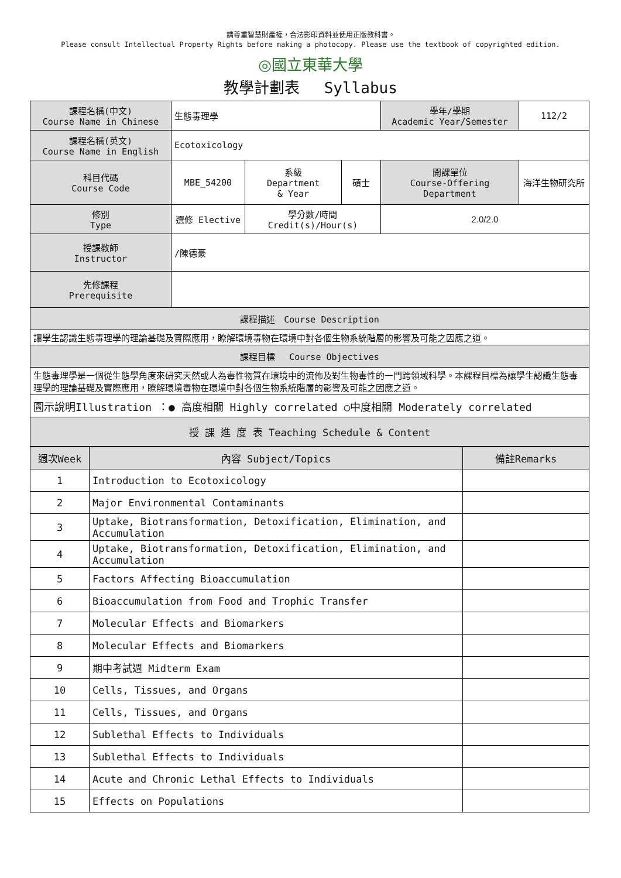請尊重智慧財產權，合法影印資料並使用正版教科書。
Please consult Intellectual Property Rights before making a photocopy. Please use the textbook of copyrighted edition.
◎國立東華大學
教學計劃表　 Syllabus
| 課程名稱(中文) Course Name in Chinese | 生態毒理學 | | | 學年/學期 Academic Year/Semester | | 112/2 |
| 課程名稱(英文) Course Name in English | Ecotoxicology | | | | | |
| 科目代碼 Course Code | MBE_54200 | 系級 Department & Year | 碩士 | 開課單位 Course-Offering Department | 海洋生物研究所 | |
| 修別 Type | 選修 Elective | 學分數/時間 Credit(s)/Hour(s) | | 2.0/2.0 | | |
| 授課教師 Instructor | /陳德豪 | | | | | |
| 先修課程 Prerequisite | | | | | | |
| 課程描述 Course Description | | | | | | |
| 讓學生認識生態毒理學的理論基礎及實際應用，瞭解環境毒物在環境中對各個生物系統階層的影響及可能之因應之道。 | | | | | | |
| 課程目標 Course Objectives | | | | | | |
| 生態毒理學是一個從生態學角度來研究天然或人為毒性物質在環境中的流佈及對生物毒性的一門跨領域科學。本課程目標為讓學生認識生態毒理學的理論基礎及實際應用，瞭解環境毒物在環境中對各個生物系統階層的影響及可能之因應之道。 | | | | | | |
| 圖示說明Illustration ：● 高度相關 Highly correlated ○中度相關 Moderately correlated | | | | | | |
| 授 課 進 度 表 Teaching Schedule & Content | | | | | | |
| 週次Week | 內容 Subject/Topics | 備註Remarks |
| --- | --- | --- |
| 1 | Introduction to Ecotoxicology | |
| 2 | Major Environmental Contaminants | |
| 3 | Uptake, Biotransformation, Detoxification, Elimination, and Accumulation | |
| 4 | Uptake, Biotransformation, Detoxification, Elimination, and Accumulation | |
| 5 | Factors Affecting Bioaccumulation | |
| 6 | Bioaccumulation from Food and Trophic Transfer | |
| 7 | Molecular Effects and Biomarkers | |
| 8 | Molecular Effects and Biomarkers | |
| 9 | 期中考試週 Midterm Exam | |
| 10 | Cells, Tissues, and Organs | |
| 11 | Cells, Tissues, and Organs | |
| 12 | Sublethal Effects to Individuals | |
| 13 | Sublethal Effects to Individuals | |
| 14 | Acute and Chronic Lethal Effects to Individuals | |
| 15 | Effects on Populations | |